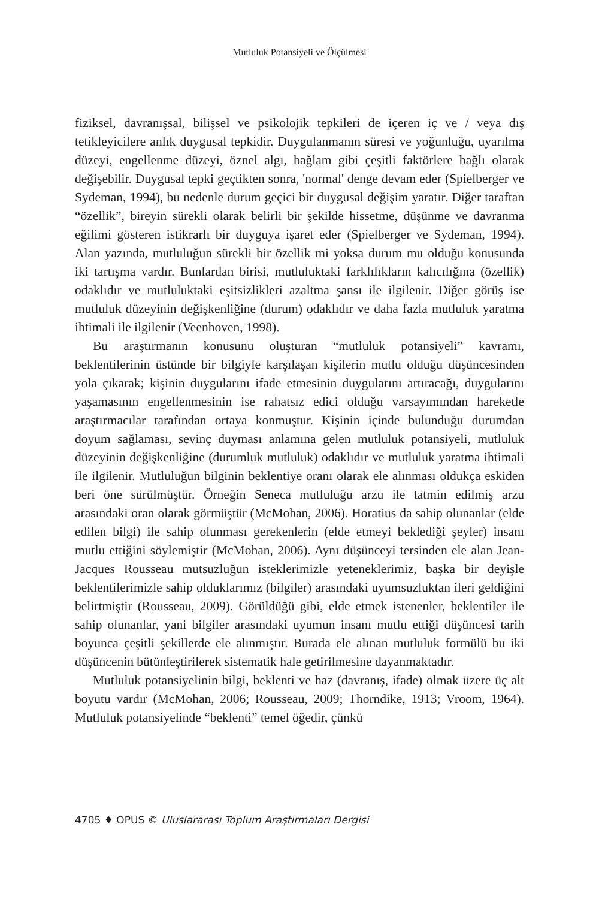Mutluluk Potansiyeli ve Ölçülmesi
fiziksel, davranışsal, bilişsel ve psikolojik tepkileri de içeren iç ve / veya dış tetikleyicilere anlık duygusal tepkidir. Duygulanmanın süresi ve yoğunluğu, uyarılma düzeyi, engellenme düzeyi, öznel algı, bağlam gibi çeşitli faktörlere bağlı olarak değişebilir. Duygusal tepki geçtikten sonra, 'normal' denge devam eder (Spielberger ve Sydeman, 1994), bu nedenle durum geçici bir duygusal değişim yaratır. Diğer taraftan “özellik”, bireyin sürekli olarak belirli bir şekilde hissetme, düşünme ve davranma eğilimi gösteren istikrarlı bir duyguya işaret eder (Spielberger ve Sydeman, 1994). Alan yazında, mutluluğun sürekli bir özellik mi yoksa durum mu olduğu konusunda iki tartışma vardır. Bunlardan birisi, mutluluktaki farklılıkların kalıcılığına (özellik) odaklıdır ve mutluluktaki eşitsizlikleri azaltma şansı ile ilgilenir. Diğer görüş ise mutluluk düzeyinin değişkenliğine (durum) odaklıdır ve daha fazla mutluluk yaratma ihtimali ile ilgilenir (Veenhoven, 1998).
Bu araştırmanın konusunu oluşturan “mutluluk potansiyeli” kavramı, beklentilerinin üstünde bir bilgiyle karşılaşan kişilerin mutlu olduğu düşüncesinden yola çıkarak; kişinin duygularını ifade etmesinin duygularını artıracağı, duygularını yaşamasının engellenmesinin ise rahatsız edici olduğu varsayımından hareketle araştırmacılar tarafından ortaya konmuştur. Kişinin içinde bulunduğu durumdan doyum sağlaması, sevinç duyması anlamına gelen mutluluk potansiyeli, mutluluk düzeyinin değişkenliğine (durumluk mutluluk) odaklıdır ve mutluluk yaratma ihtimali ile ilgilenir. Mutluluğun bilginin beklentiye oranı olarak ele alınması oldukça eskiden beri öne sürülmüştür. Örneğin Seneca mutluluğu arzu ile tatmin edilmiş arzu arasındaki oran olarak görmüştür (McMohan, 2006). Horatius da sahip olunanlar (elde edilen bilgi) ile sahip olunması gerekenlerin (elde etmeyi beklediği şeyler) insanı mutlu ettiğini söylemiştir (McMohan, 2006). Aynı düşünceyi tersinden ele alan Jean-Jacques Rousseau mutsuzluğun isteklerimizle yeteneklerimiz, başka bir deyişle beklentilerimizle sahip olduklarımız (bilgiler) arasındaki uyumsuzluktan ileri geldiğini belirtmiştir (Rousseau, 2009). Görüldüğü gibi, elde etmek istenenler, beklentiler ile sahip olunanlar, yani bilgiler arasındaki uyumun insanı mutlu ettiği düşüncesi tarih boyunca çeşitli şekillerde ele alınmıştır. Burada ele alınan mutluluk formülü bu iki düşüncenin bütünleştirilerek sistematik hale getirilmesine dayanmaktadır.
Mutluluk potansiyelinin bilgi, beklenti ve haz (davranış, ifade) olmak üzere üç alt boyutu vardır (McMohan, 2006; Rousseau, 2009; Thorndike, 1913; Vroom, 1964). Mutluluk potansiyelinde “beklenti” temel öğedir, çünkü
4705 ♦ OPUS © Uluslararası Toplum Araştırmaları Dergisi